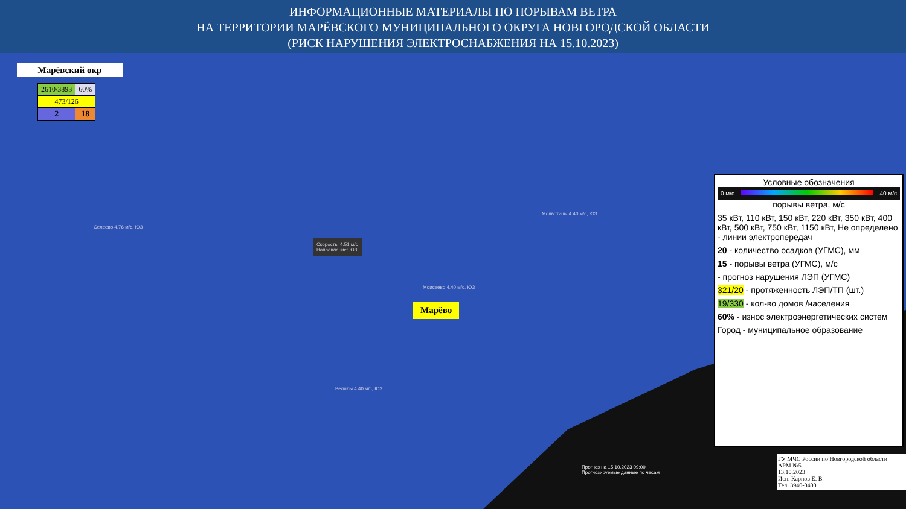ИНФОРМАЦИОННЫЕ МАТЕРИАЛЫ ПО ПОРЫВАМ ВЕТРА
НА ТЕРРИТОРИИ МАРЁВСКОГО МУНИЦИПАЛЬНОГО ОКРУГА НОВГОРОДСКОЙ ОБЛАСТИ
(РИСК НАРУШЕНИЯ ЭЛЕКТРОСНАБЖЕНИЯ НА 15.10.2023)
Марёвский окр
| 2610/3893 | 60% |
| 473/126 | |
| 2 | 18 |
Селеево 4.76 м/с, ЮЗ
Скорость: 4.51 м/с
Направление: ЮЗ
Моисеево 4.40 м/с, ЮЗ
Молвотицы 4.40 м/с, ЮЗ
Велилы 4.40 м/с, ЮЗ
Марёво
Прогноз на 15.10.2023 09:00
Прогнозируемые данные по часам
Условные обозначения
0 м/с 40 м/с
порывы ветра, м/с
35 кВт, 110 кВт, 150 кВт, 220 кВт, 350 кВт, 400 кВт, 500 кВт, 750 кВт, 1150 кВт, Не определено - линии электропередач
20 - количество осадков (УГМС), мм
15 - порывы ветра (УГМС), м/с
- прогноз нарушения ЛЭП (УГМС)
321/20 - протяженность ЛЭП/ТП (шт.)
19/330 - кол-во домов /населения
60% - износ электроэнергетических систем
Город - муниципальное образование
ГУ МЧС России по Новгородской области
АРМ №5
13.10.2023
Исп. Карпов Е. В.
Тел. 3940-0400